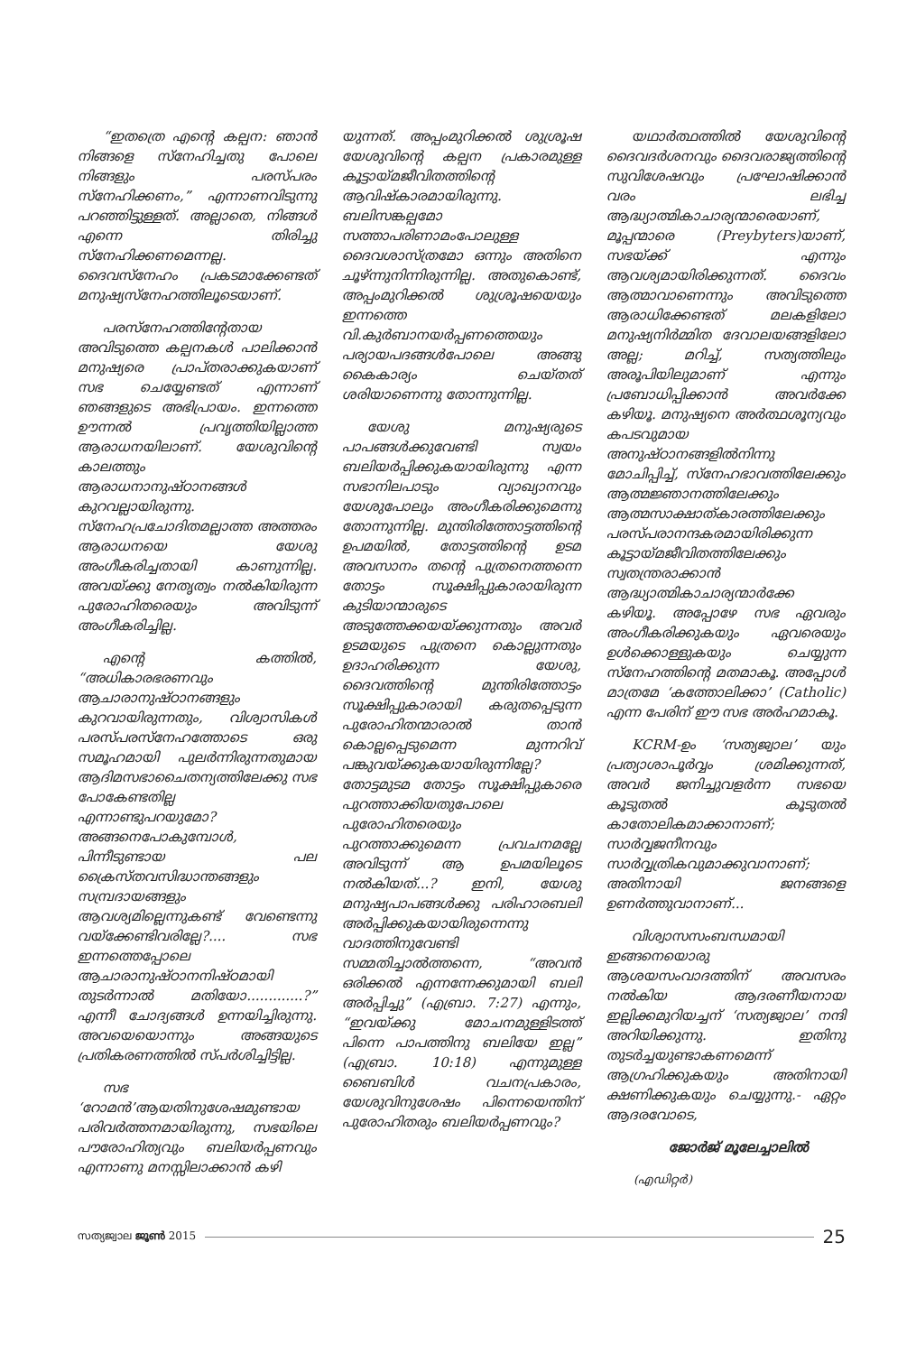“ഇതത്രെ എന്റെ കല്പന: ഞാൻ നിങ്ങളെ സ്നേഹിച്ചതു പോലെ നിങ്ങളും പരസ്പരം സ്നേഹിക്കണം,” എന്നാണവിടുന്നു പറഞ്ഞിട്ടുള്ളത്. അല്ലാതെ, നിങ്ങൾ എന്നെ തിരിച്ചു സ്നേഹിക്കണമെന്നല്ല. ദൈവസ്നേഹം പ്രകടമാക്കേണ്ടത് മനുഷ്യസ്നേഹത്തിലൂടെയാണ്.
പരസ്നേഹത്തിന്റേതായ അവിടുത്തെ കല്പനകൾ പാലിക്കാൻ മനുഷ്യരെ പ്രാപ്തരാക്കുകയാണ് സഭ ചെയ്യേണ്ടത് എന്നാണ് ഞങ്ങളുടെ അഭിപ്രായം. ഇന്നത്തെ ഊന്നൽ പ്രവൃത്തിയില്ലാത്ത ആരാധനയിലാണ്. യേശുവിന്റെ കാലത്തും ആരാധനാനുഷ്ഠാനങ്ങൾ കുറവല്ലായിരുന്നു. സ്നേഹപ്രചോദിതമല്ലാത്ത അത്തരം ആരാധനയെ യേശു അംഗീകരിച്ചതായി കാണുന്നില്ല. അവയ്ക്കു നേതൃത്വം നൽകിയിരുന്ന പുരോഹിതരെയും അവിടുന്ന് അംഗീകരിച്ചില്ല.
എന്റെ കത്തിൽ, “അധികാരഭരണവും ആചാരാനുഷ്ഠാനങ്ങളും കുറവായിരുന്നതും, വിശ്വാസികൾ പരസ്പരസ്നേഹത്തോടെ ഒരു സമൂഹമായി പുലർന്നിരുന്നതുമായ ആദിമസഭാചൈതന്യത്തിലേക്കു സഭ പോകേണ്ടതില്ല എന്നാണ്ടുപറയുമോ? അങ്ങനെപോകുമ്പോൾ, പിന്നീടുണ്ടായ പല ക്രൈസ്തവസിദ്ധാന്തങ്ങളും സമ്പ്രദായങ്ങളും ആവശ്യമില്ലെന്നുകണ്ട് വേണ്ടെന്നു വയ്ക്കേണ്ടിവരില്ലേ?.... സഭ ഇന്നത്തെപ്പോലെ ആചാരാനുഷ്ഠാനനിഷ്ഠമായി തുടർന്നാൽ മതിയോ.............?” എന്നീ ചോദ്യങ്ങൾ ഉന്നയിച്ചിരുന്നു. അവയെയൊന്നും അങ്ങയുടെ പ്രതികരണത്തിൽ സ്പർശിച്ചിട്ടില്ല.
സഭ ‘റോമൻ’ആയതിനുശേഷമുണ്ടായ പരിവർത്തനമായിരുന്നു, സഭയിലെ പൗരോഹിത്യവും ബലിയർപ്പണവും എന്നാണു മനസ്സിലാക്കാൻ കഴി
യുന്നത്. അപ്പംമുറിക്കൽ ശുശ്രൂഷ യേശുവിന്റെ കല്പന പ്രകാരമുള്ള കൂട്ടായ്മജീവിതത്തിന്റെ ആവിഷ്കാരമായിരുന്നു. ബലിസങ്കല്പമോ സത്താപരിണാമംപോലുള്ള ദൈവശാസ്ത്രമോ ഒന്നും അതിനെ ചൂഴ്ന്നുനിന്നിരുന്നില്ല. അതുകൊണ്ട്, അപ്പംമുറിക്കൽ ശുശ്രൂഷയെയും ഇന്നത്തെ വി.കുർബാനയർപ്പണത്തെയും പര്യായപദങ്ങൾപോലെ അങ്ങു കൈകാര്യം ചെയ്തത് ശരിയാണെന്നു തോന്നുന്നില്ല.
യേശു മനുഷ്യരുടെ പാപങ്ങൾക്കുവേണ്ടി സ്വയം ബലിയർപ്പിക്കുകയായിരുന്നു എന്ന സഭാനിലപാടും വ്യാഖ്യാനവും യേശുപോലും അംഗീകരിക്കുമെന്നു തോന്നുന്നില്ല. മുന്തിരിത്തോട്ടത്തിന്റെ ഉപമയിൽ, തോട്ടത്തിന്റെ ഉടമ അവസാനം തന്റെ പുത്രനെത്തന്നെ തോട്ടം സൂക്ഷിപ്പുകാരായിരുന്ന കുടിയാന്മാരുടെ അടുത്തേക്കയയ്ക്കുന്നതും അവർ ഉടമയുടെ പുത്രനെ കൊല്ലുന്നതും ഉദാഹരിക്കുന്ന യേശു, ദൈവത്തിന്റെ മുന്തിരിത്തോട്ടം സൂക്ഷിപ്പുകാരായി കരുതപ്പെടുന്ന പുരോഹിതന്മാരാൽ താൻ കൊല്ലപ്പെടുമെന്ന മുന്നറിവ് പങ്കുവയ്ക്കുകയായിരുന്നില്ലേ? തോട്ടമുടമ തോട്ടം സൂക്ഷിപ്പുകാരെ പുറത്താക്കിയതുപോലെ പുരോഹിതരെയും പുറത്താക്കുമെന്ന പ്രവചനമല്ലേ അവിടുന്ന് ആ ഉപമയിലൂടെ നൽകിയത്...? ഇനി, യേശു മനുഷ്യപാപങ്ങൾക്കു പരിഹാരബലി അർപ്പിക്കുകയായിരുന്നെന്നു വാദത്തിനുവേണ്ടി സമ്മതിച്ചാൽത്തന്നെ, “അവൻ ഒരിക്കൽ എന്നന്നേക്കുമായി ബലി അർപ്പിച്ചു” (എബ്രാ. 7:27) എന്നും, “ഇവയ്ക്കു മോചനമുള്ളിടത്ത് പിന്നെ പാപത്തിനു ബലിയേ ഇല്ല” (എബ്രാ. 10:18) എന്നുമുള്ള ബൈബിൾ വചനപ്രകാരം, യേശുവിനുശേഷം പിന്നെയെന്തിന് പുരോഹിതരും ബലിയർപ്പണവും?
യഥാർത്ഥത്തിൽ യേശുവിന്റെ ദൈവദർശനവും ദൈവരാജ്യത്തിന്റെ സുവിശേഷവും പ്രഘോഷിക്കാൻ വരം ലഭിച്ച ആദ്ധ്യാത്മികാചാര്യന്മാരെയാണ്, മൂപ്പന്മാരെ (Preybyters)യാണ്, സഭയ്ക്ക് എന്നും ആവശ്യമായിരിക്കുന്നത്. ദൈവം ആത്മാവാണെന്നും അവിടുത്തെ ആരാധിക്കേണ്ടത് മലകളിലോ മനുഷ്യനിർമ്മിത ദേവാലയങ്ങളിലോ അല്ല; മറിച്ച്, സത്യത്തിലും അരൂപിയിലുമാണ് എന്നും പ്രബോധിപ്പിക്കാൻ അവർക്കേ കഴിയൂ. മനുഷ്യനെ അർത്ഥശൂന്യവും കപടവുമായ അനുഷ്ഠാനങ്ങളിൽനിന്നു മോചിപ്പിച്ച്, സ്നേഹഭാവത്തിലേക്കും ആത്മജ്ഞാനത്തിലേക്കും ആത്മസാക്ഷാത്കാരത്തിലേക്കും പരസ്പരാനന്ദകരമായിരിക്കുന്ന കൂട്ടായ്മജീവിതത്തിലേക്കും സ്വതന്ത്രരാക്കാൻ ആദ്ധ്യാത്മികാചാര്യന്മാർക്കേ കഴിയൂ. അപ്പോഴേ സഭ ഏവരും അംഗീകരിക്കുകയും ഏവരെയും ഉൾക്കൊള്ളുകയും ചെയ്യുന്ന സ്നേഹത്തിന്റെ മതമാകൂ. അപ്പോൾ മാത്രമേ ‘കത്തോലിക്കാ’ (Catholic) എന്ന പേരിന് ഈ സഭ അർഹമാകൂ.
KCRM-ഉം ‘സത്യജ്വാല’ യും പ്രത്യാശാപൂർവ്വം ശ്രമിക്കുന്നത്, അവർ ജനിച്ചുവളർന്ന സഭയെ കൂടുതൽ കൂടുതൽ കാതോലികമാക്കാനാണ്; സാർവ്വജനീനവും സാർവ്വത്രികവുമാക്കുവാനാണ്; അതിനായി ജനങ്ങളെ ഉണർത്തുവാനാണ്...
വിശ്വാസസംബന്ധമായി ഇങ്ങനെയൊരു ആശയസംവാദത്തിന് അവസരം നൽകിയ ആദരണീയനായ ഇല്ലിക്കമുറിയച്ചന് ‘സത്യജ്വാല’ നന്ദി അറിയിക്കുന്നു. ഇതിനു തുടർച്ചയുണ്ടാകണമെന്ന് ആഗ്രഹിക്കുകയും അതിനായി ക്ഷണിക്കുകയും ചെയ്യുന്നു.- ഏറ്റം ആദരവോടെ,
ജോർജ് മൂലേച്ചാലിൽ
(എഡിറ്റർ)
സത്യജ്വാല ജൂൺ 2015 25